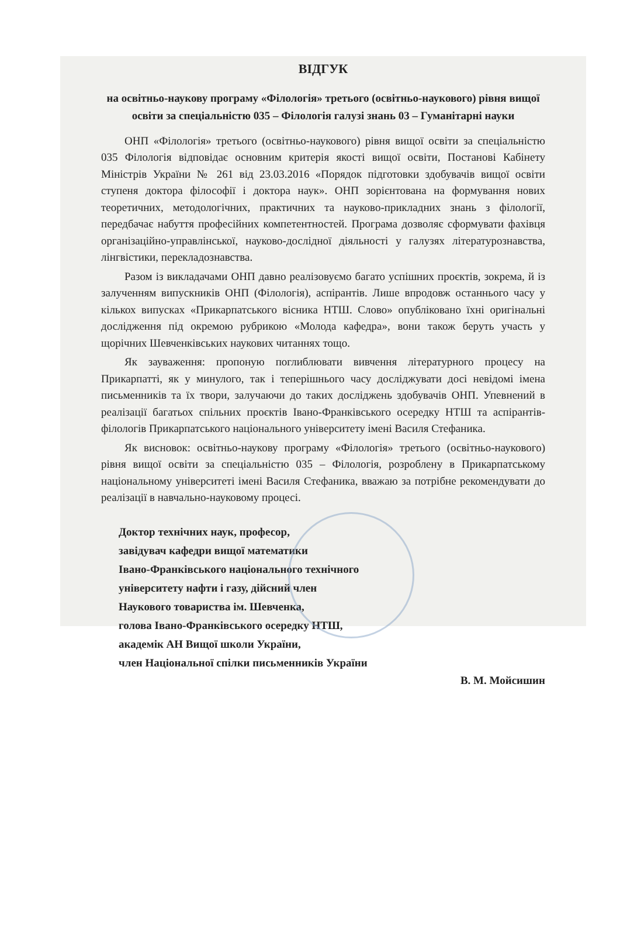ВІДГУК
на освітньо-наукову програму «Філологія» третього (освітньо-наукового) рівня вищої освіти за спеціальністю 035 – Філологія галузі знань 03 – Гуманітарні науки
ОНП «Філологія» третього (освітньо-наукового) рівня вищої освіти за спеціальністю 035 Філологія відповідає основним критерія якості вищої освіти, Постанові Кабінету Міністрів України № 261 від 23.03.2016 «Порядок підготовки здобувачів вищої освіти ступеня доктора філософії і доктора наук». ОНП зорієнтована на формування нових теоретичних, методологічних, практичних та науково-прикладних знань з філології, передбачає набуття професійних компетентностей. Програма дозволяє сформувати фахівця організаційно-управлінської, науково-дослідної діяльності у галузях літературознавства, лінгвістики, перекладознавства.
Разом із викладачами ОНП давно реалізовуємо багато успішних проєктів, зокрема, й із залученням випускників ОНП (Філологія), аспірантів. Лише впродовж останнього часу у кількох випусках «Прикарпатського вісника НТШ. Слово» опубліковано їхні оригінальні дослідження під окремою рубрикою «Молода кафедра», вони також беруть участь у щорічних Шевченківських наукових читаннях тощо.
Як зауваження: пропоную поглиблювати вивчення літературного процесу на Прикарпатті, як у минулого, так і теперішнього часу досліджувати досі невідомі імена письменників та їх твори, залучаючи до таких досліджень здобувачів ОНП. Упевнений в реалізації багатьох спільних проєктів Івано-Франківського осередку НТШ та аспірантів-філологів Прикарпатського національного університету імені Василя Стефаника.
Як висновок: освітньо-наукову програму «Філологія» третього (освітньо-наукового) рівня вищої освіти за спеціальністю 035 – Філологія, розроблену в Прикарпатському національному університеті імені Василя Стефаника, вважаю за потрібне рекомендувати до реалізації в навчально-науковому процесі.
Доктор технічних наук, професор,
завідувач кафедри вищої математики
Івано-Франківського національного технічного
університету нафти і газу, дійсний член
Наукового товариства ім. Шевченка,
голова Івано-Франківського осередку НТШ,
академік АН Вищої школи України,
член Національної спілки письменників України
В. М. Мойсишин